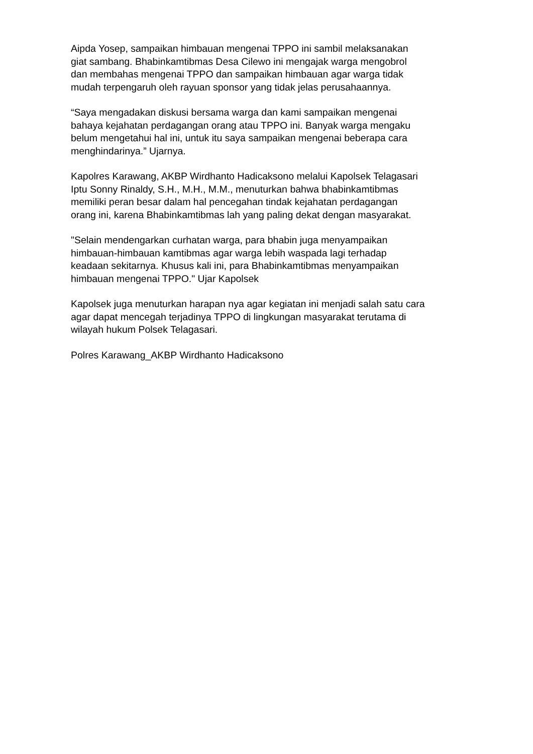Aipda Yosep, sampaikan himbauan mengenai TPPO ini sambil melaksanakan
giat sambang. Bhabinkamtibmas Desa Cilewo ini mengajak warga mengobrol
dan membahas mengenai TPPO dan sampaikan himbauan agar warga tidak
mudah terpengaruh oleh rayuan sponsor yang tidak jelas perusahaannya.
“Saya mengadakan diskusi bersama warga dan kami sampaikan mengenai
bahaya kejahatan perdagangan orang atau TPPO ini. Banyak warga mengaku
belum mengetahui hal ini, untuk itu saya sampaikan mengenai beberapa cara
menghindarinya.” Ujarnya.
Kapolres Karawang, AKBP Wirdhanto Hadicaksono melalui Kapolsek Telagasari
Iptu Sonny Rinaldy, S.H., M.H., M.M., menuturkan bahwa bhabinkamtibmas
memiliki peran besar dalam hal pencegahan tindak kejahatan perdagangan
orang ini, karena Bhabinkamtibmas lah yang paling dekat dengan masyarakat.
"Selain mendengarkan curhatan warga, para bhabin juga menyampaikan
himbauan-himbauan kamtibmas agar warga lebih waspada lagi terhadap
keadaan sekitarnya. Khusus kali ini, para Bhabinkamtibmas menyampaikan
himbauan mengenai TPPO." Ujar Kapolsek
Kapolsek juga menuturkan harapan nya agar kegiatan ini menjadi salah satu cara
agar dapat mencegah terjadinya TPPO di lingkungan masyarakat terutama di
wilayah hukum Polsek Telagasari.
Polres Karawang_AKBP Wirdhanto Hadicaksono